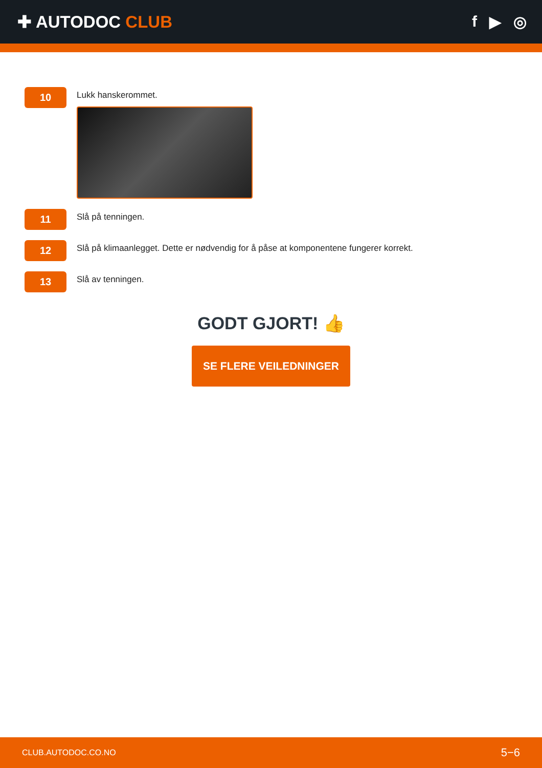✚ AUTODOC CLUB f ▶ ◎
10
Lukk hanskerommet.
11
Slå på tenningen.
12
Slå på klimaanlegget. Dette er nødvendig for å påse at komponentene fungerer korrekt.
13
Slå av tenningen.
GODT GJORT! 👍
SE FLERE VEILEDNINGER
CLUB.AUTODOC.CO.NO 5−6